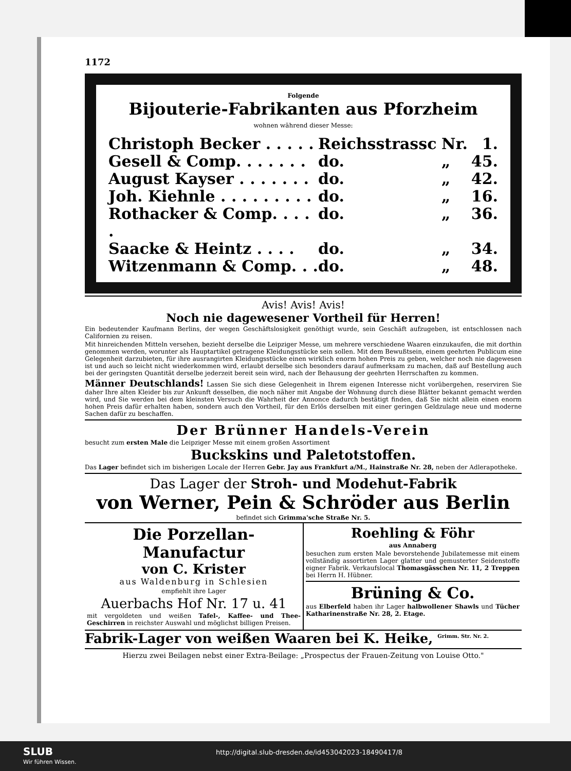1172
Folgende
Bijouterie-Fabrikanten aus Pforzheim
wohnen während dieser Messe:
Christoph Becker . . . . . Reichsstrassc Nr. 1.
Gesell & Comp. . . . . . . do. „ 45.
August Kayser . . . . . . . do. „ 42.
Joh. Kiehnle . . . . . . . . . do. „ 16.
Rothacker & Comp. . . . . do. „ 36.
Saacke & Heintz . . . . do. „ 34.
Witzenmann & Comp. . . do. „ 48.
Avis! Avis! Avis!
Noch nie dagewesener Vortheil für Herren!
Ein bedeutender Kaufmann Berlins, der wegen Geschäftslosigkeit genöthigt wurde, sein Geschäft aufzugeben, ist entschlossen nach Californien zu reisen.
Mit hinreichenden Mitteln versehen, bezieht derselbe die Leipziger Messe, um mehrere verschiedene Waaren einzukaufen, die mit dorthin genommen werden, worunter als Hauptartikel getragene Kleidungsstücke sein sollen. Mit dem Bewußtsein, einem geehrten Publicum eine Gelegenheit darzubieten, für ihre ausrangirten Kleidungsstücke einen wirklich enorm hohen Preis zu geben, welcher noch nie dagewesen ist und auch so leicht nicht wiederkommen wird, erlaubt derselbe sich besonders darauf aufmerksam zu machen, daß auf Bestellung auch bei der geringsten Quantität derselbe jederzeit bereit sein wird, nach der Behausung der geehrten Herrschaften zu kommen.
Männer Deutschlands! Lassen Sie sich diese Gelegenheit in Ihrem eigenen Interesse nicht vorübergehen, reserviren Sie daher Ihre alten Kleider bis zur Ankunft desselben, die noch näher mit Angabe der Wohnung durch diese Blätter bekannt gemacht werden wird, und Sie werden bei dem kleinsten Versuch die Wahrheit der Annonce dadurch bestätigt finden, daß Sie nicht allein einen enorm hohen Preis dafür erhalten haben, sondern auch den Vortheil, für den Erlös derselben mit einer geringen Geldzulage neue und moderne Sachen dafür zu beschaffen.
Der Brünner Handels-Verein
besucht zum ersten Male die Leipziger Messe mit einem großen Assortiment
Buckskins und Paletotstoffen.
Das Lager befindet sich im bisherigen Locale der Herren Gebr. Jay aus Frankfurt a/M., Hainstraße Nr. 28, neben der Adlerapotheke.
Das Lager der Stroh- und Modehut-Fabrik
von Werner, Pein & Schröder aus Berlin
befindet sich Grimma'sche Straße Nr. 5.
Die Porzellan-Manufactur
von C. Krister
aus Waldenburg in Schlesien
empfiehlt ihre Lager
Auerbachs Hof Nr. 17 u. 41
mit vergoldeten und weißen Tafel-, Kaffee- und Thee-Geschirren in reichster Auswahl und möglichst billigen Preisen.
Roehling & Föhr
aus Annaberg
besuchen zum ersten Male bevorstehende Jubilatemesse mit einem vollständig assortirten Lager glatter und gemusterter Seidenstoffe eigner Fabrik. Verkaufslocal Thomasgässchen Nr. 11, 2 Treppen bei Herrn H. Hübner.
Brüning & Co.
aus Elberfeld haben ihr Lager halbwollener Shawls und Tücher Katharinenstraße Nr. 28, 2. Etage.
Fabrik-Lager von weißen Waaren bei K. Heike, <sup>Grimm. Str. Nr. 2.</sup>
Hierzu zwei Beilagen nebst einer Extra-Beilage: „Prospectus der Frauen-Zeitung von Louise Otto."
SLUB
Wir führen Wissen.
http://digital.slub-dresden.de/id453042023-18490417/8